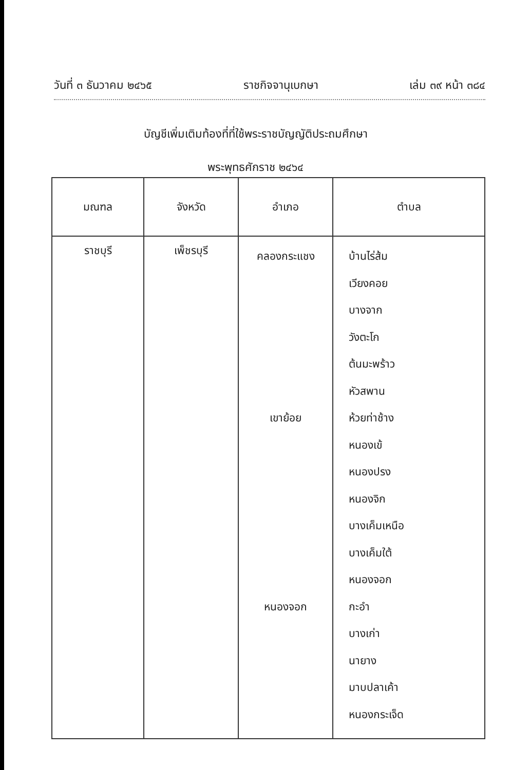วันที่ ๓ ธันวาคม ๒๔๖๕ ราชกิจจานุเบกษา เล่ม ๓๙ หน้า ๓๘๔
บัญชีเพิ่มเติมท้องที่ที่ใช้พระราชบัญญัติประถมศึกษา
พระพุทธศักราช ๒๔๖๔
| มณฑล | จังหวัด | อำเภอ | ตำบล |
| --- | --- | --- | --- |
| ราชบุรี | เพ็ชรบุรี | คลองกระแชง เขาย้อย หนองจอก | บ้านไร่ส้ม เวียงคอย บางจาก วังตะโก ต้นมะพร้าว หัวสพาน ห้วยท่าช้าง หนองเข้ หนองปรง หนองจิก บางเค็มเหนือ บางเค็มใต้ หนองจอก กะอำ บางเก่า นายาง มาบปลาเค้า หนองกระเจ็ด |